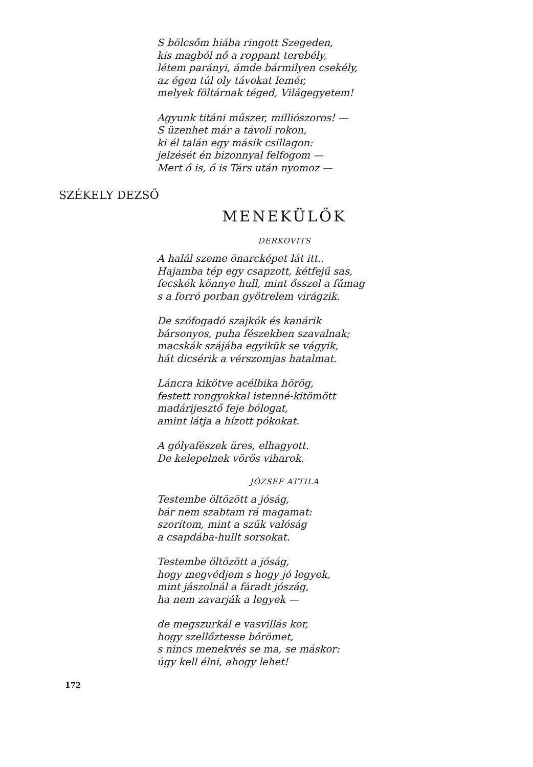S bölcsőm hiába ringott Szegeden,
kis magból nő a roppant terebély,
létem parányi, ámde bármilyen csekély,
az égen túl oly távokat lemér,
melyek föltárnak téged, Világegyetem!
Agyunk titáni műszer, milliószoros! —
S üzenhet már a távoli rokon,
ki él talán egy másik csillagon:
jelzését én bizonnyal felfogom —
Mert ő is, ő is Társ után nyomoz —
SZÉKELY DEZSŐ
MENEKÜLŐK
DERKOVITS
A halál szeme önarcképet lát itt..
Hajamba tép egy csapzott, kétfejű sas,
fecskék könnye hull, mint ősszel a fűmag
s a forró porban gyötrelem virágzik.
De szófogadó szajkók és kanárik
bársonyos, puha fészekben szavalnak;
macskák szájába egyikük se vágyik,
hát dicsérik a vérszomjas hatalmat.
Láncra kikötve acélbika hörög,
festett rongyokkal istenné-kitömött
madárijesztő feje bólogat,
amint látja a hízott pókokat.
A gólyafészek üres, elhagyott.
De kelepelnek vörös viharok.
JÓZSEF ATTILA
Testembe öltözött a jóság,
bár nem szabtam rá magamat:
szorítom, mint a szűk valóság
a csapdába-hullt sorsokat.
Testembe öltözött a jóság,
hogy megvédjem s hogy jó legyek,
mint jászolnál a fáradt jószág,
ha nem zavarják a legyek —
de megszurkál e vasvillás kor,
hogy szellőztesse bőrömet,
s nincs menekvés se ma, se máskor:
úgy kell élni, ahogy lehet!
172